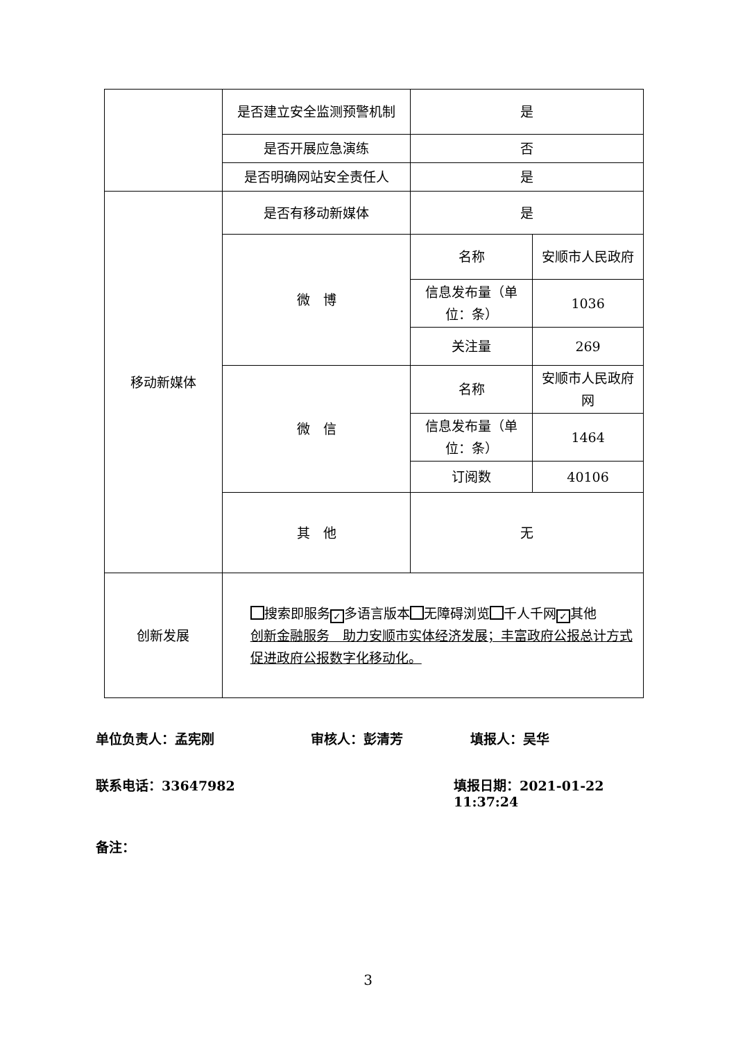| | 是否建立安全监测预警机制 | 是 | |
| | 是否开展应急演练 | 否 | |
| | 是否明确网站安全责任人 | 是 | |
| 移动新媒体 | 是否有移动新媒体 | 是 | |
| | 微 博 | 名称 | 安顺市人民政府 |
| | | 信息发布量（单位：条） | 1036 |
| | | 关注量 | 269 |
| | 微 信 | 名称 | 安顺市人民政府网 |
| | | 信息发布量（单位：条） | 1464 |
| | | 订阅数 | 40106 |
| | 其 他 | 无 | |
| 创新发展 | 搜索即服务 ✓ 多语言版本 无障碍浏览 千人千网 ✓ 其他 创新金融服务 助力安顺市实体经济发展；丰富政府公报总计方式 促进政府公报数字化移动化。 | | |
单位负责人：孟宪刚 审核人：彭清芳 填报人：吴华
联系电话：33647982 填报日期：2021-01-22 11:37:24
备注：
3